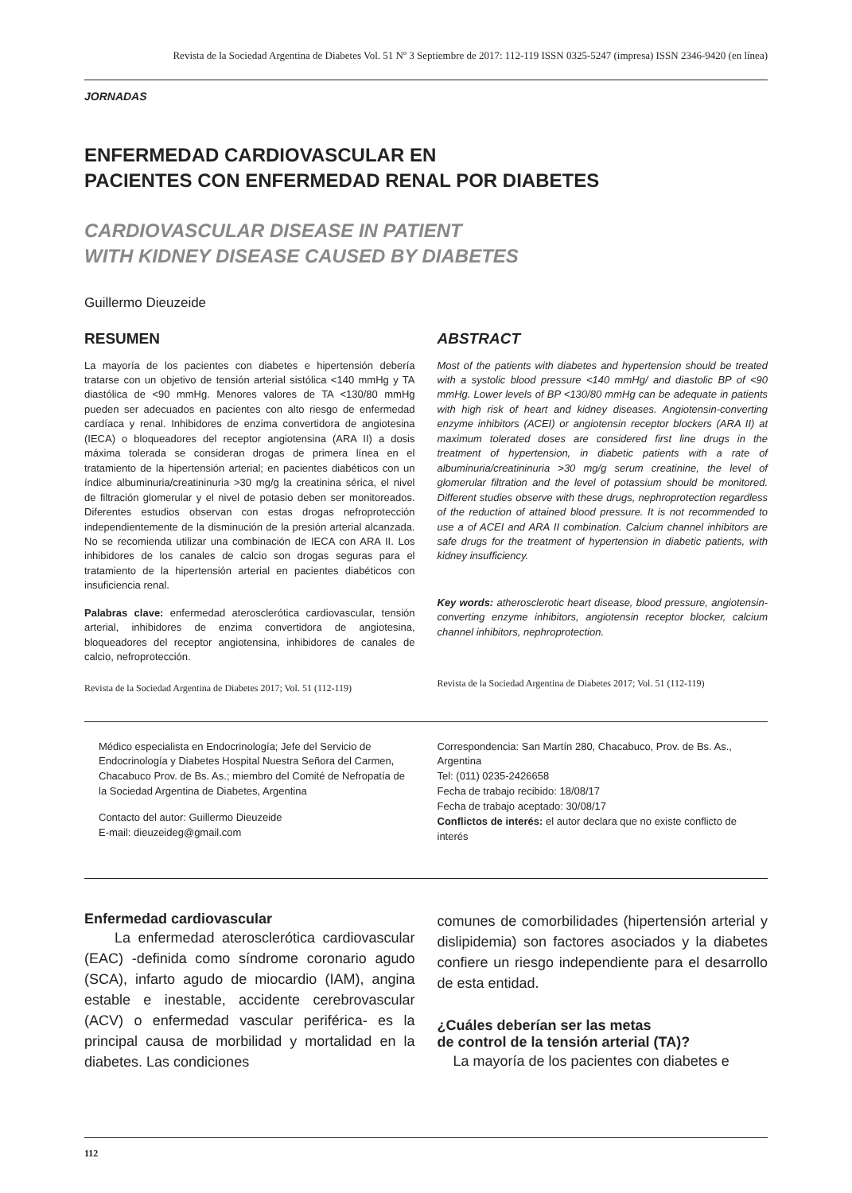Revista de la Sociedad Argentina de Diabetes Vol. 51 Nº 3 Septiembre de 2017: 112-119 ISSN 0325-5247 (impresa) ISSN 2346-9420 (en línea)
JORNADAS
ENFERMEDAD CARDIOVASCULAR EN
PACIENTES CON ENFERMEDAD RENAL POR DIABETES
CARDIOVASCULAR DISEASE IN PATIENT
WITH KIDNEY DISEASE CAUSED BY DIABETES
Guillermo Dieuzeide
RESUMEN
La mayoría de los pacientes con diabetes e hipertensión debería tratarse con un objetivo de tensión arterial sistólica <140 mmHg y TA diastólica de <90 mmHg. Menores valores de TA <130/80 mmHg pueden ser adecuados en pacientes con alto riesgo de enfermedad cardíaca y renal. Inhibidores de enzima convertidora de angiotesina (IECA) o bloqueadores del receptor angiotensina (ARA II) a dosis máxima tolerada se consideran drogas de primera línea en el tratamiento de la hipertensión arterial; en pacientes diabéticos con un índice albuminuria/creatininuria >30 mg/g la creatinina sérica, el nivel de filtración glomerular y el nivel de potasio deben ser monitoreados. Diferentes estudios observan con estas drogas nefroprotección independientemente de la disminución de la presión arterial alcanzada. No se recomienda utilizar una combinación de IECA con ARA II. Los inhibidores de los canales de calcio son drogas seguras para el tratamiento de la hipertensión arterial en pacientes diabéticos con insuficiencia renal.
Palabras clave: enfermedad aterosclerótica cardiovascular, tensión arterial, inhibidores de enzima convertidora de angiotesina, bloqueadores del receptor angiotensina, inhibidores de canales de calcio, nefroprotección.
Revista de la Sociedad Argentina de Diabetes 2017; Vol. 51 (112-119)
ABSTRACT
Most of the patients with diabetes and hypertension should be treated with a systolic blood pressure <140 mmHg/ and diastolic BP of <90 mmHg. Lower levels of BP <130/80 mmHg can be adequate in patients with high risk of heart and kidney diseases. Angiotensin-converting enzyme inhibitors (ACEI) or angiotensin receptor blockers (ARA II) at maximum tolerated doses are considered first line drugs in the treatment of hypertension, in diabetic patients with a rate of albuminuria/creatininuria >30 mg/g serum creatinine, the level of glomerular filtration and the level of potassium should be monitored. Different studies observe with these drugs, nephroprotection regardless of the reduction of attained blood pressure. It is not recommended to use a of ACEI and ARA II combination. Calcium channel inhibitors are safe drugs for the treatment of hypertension in diabetic patients, with kidney insufficiency.
Key words: atherosclerotic heart disease, blood pressure, angiotensin-converting enzyme inhibitors, angiotensin receptor blocker, calcium channel inhibitors, nephroprotection.
Revista de la Sociedad Argentina de Diabetes 2017; Vol. 51 (112-119)
Médico especialista en Endocrinología; Jefe del Servicio de Endocrinología y Diabetes Hospital Nuestra Señora del Carmen, Chacabuco Prov. de Bs. As.; miembro del Comité de Nefropatía de la Sociedad Argentina de Diabetes, Argentina
Contacto del autor: Guillermo Dieuzeide
E-mail: dieuzeideg@gmail.com
Correspondencia: San Martín 280, Chacabuco, Prov. de Bs. As., Argentina
Tel: (011) 0235-2426658
Fecha de trabajo recibido: 18/08/17
Fecha de trabajo aceptado: 30/08/17
Conflictos de interés: el autor declara que no existe conflicto de interés
Enfermedad cardiovascular
La enfermedad aterosclerótica cardiovascular (EAC) -definida como síndrome coronario agudo (SCA), infarto agudo de miocardio (IAM), angina estable e inestable, accidente cerebrovascular (ACV) o enfermedad vascular periférica- es la principal causa de morbilidad y mortalidad en la diabetes. Las condiciones
comunes de comorbilidades (hipertensión arterial y dislipidemia) son factores asociados y la diabetes confiere un riesgo independiente para el desarrollo de esta entidad.
¿Cuáles deberían ser las metas
de control de la tensión arterial (TA)?
La mayoría de los pacientes con diabetes e
112